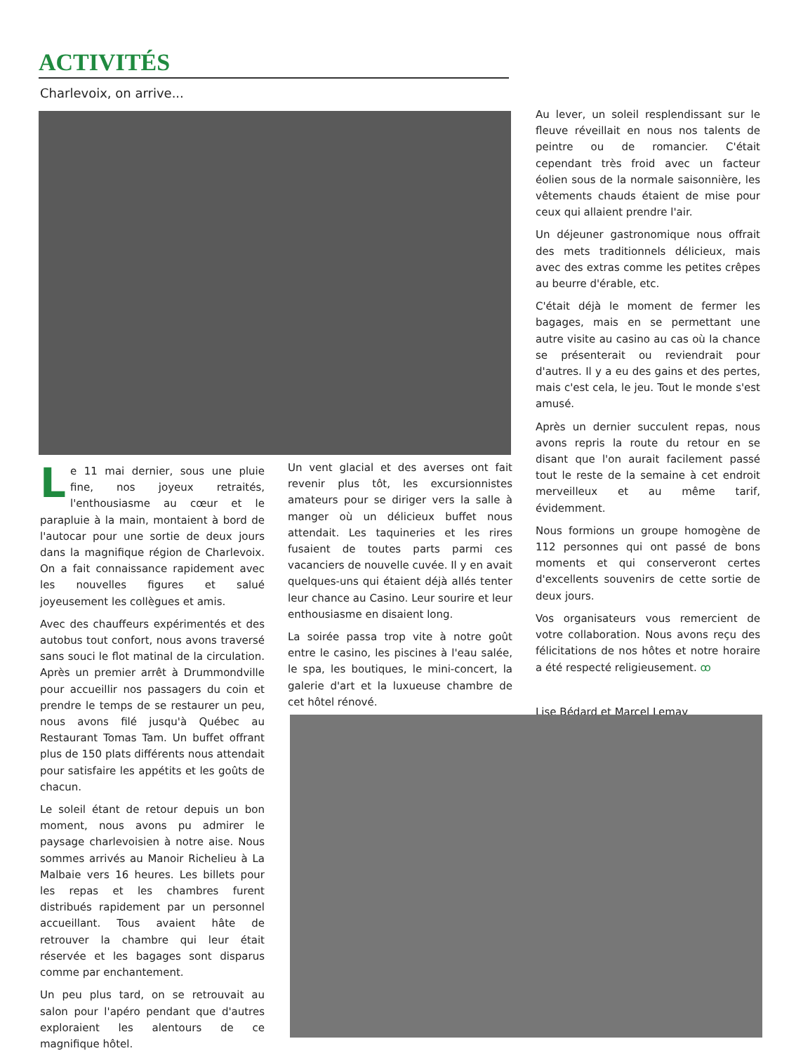ACTIVITÉS
Charlevoix, on arrive...
Le 11 mai dernier, sous une pluie fine, nos joyeux retraités, l'enthousiasme au cœur et le parapluie à la main, montaient à bord de l'autocar pour une sortie de deux jours dans la magnifique région de Charlevoix. On a fait connaissance rapidement avec les nouvelles figures et salué joyeusement les collègues et amis.
Avec des chauffeurs expérimentés et des autobus tout confort, nous avons traversé sans souci le flot matinal de la circulation. Après un premier arrêt à Drummondville pour accueillir nos passagers du coin et prendre le temps de se restaurer un peu, nous avons filé jusqu'à Québec au Restaurant Tomas Tam. Un buffet offrant plus de 150 plats différents nous attendait pour satisfaire les appétits et les goûts de chacun.
Le soleil étant de retour depuis un bon moment, nous avons pu admirer le paysage charlevoisien à notre aise. Nous sommes arrivés au Manoir Richelieu à La Malbaie vers 16 heures. Les billets pour les repas et les chambres furent distribués rapidement par un personnel accueillant. Tous avaient hâte de retrouver la chambre qui leur était réservée et les bagages sont disparus comme par enchantement.
Un peu plus tard, on se retrouvait au salon pour l'apéro pendant que d'autres exploraient les alentours de ce magnifique hôtel.
Un vent glacial et des averses ont fait revenir plus tôt, les excursionnistes amateurs pour se diriger vers la salle à manger où un délicieux buffet nous attendait. Les taquineries et les rires fusaient de toutes parts parmi ces vacanciers de nouvelle cuvée. Il y en avait quelques-uns qui étaient déjà allés tenter leur chance au Casino. Leur sourire et leur enthousiasme en disaient long.
La soirée passa trop vite à notre goût entre le casino, les piscines à l'eau salée, le spa, les boutiques, le mini-concert, la galerie d'art et la luxueuse chambre de cet hôtel rénové.
Au lever, un soleil resplendissant sur le fleuve réveillait en nous nos talents de peintre ou de romancier. C'était cependant très froid avec un facteur éolien sous de la normale saisonnière, les vêtements chauds étaient de mise pour ceux qui allaient prendre l'air.
Un déjeuner gastronomique nous offrait des mets traditionnels délicieux, mais avec des extras comme les petites crêpes au beurre d'érable, etc.
C'était déjà le moment de fermer les bagages, mais en se permettant une autre visite au casino au cas où la chance se présenterait ou reviendrait pour d'autres. Il y a eu des gains et des pertes, mais c'est cela, le jeu. Tout le monde s'est amusé.
Après un dernier succulent repas, nous avons repris la route du retour en se disant que l'on aurait facilement passé tout le reste de la semaine à cet endroit merveilleux et au même tarif, évidemment.
Nous formions un groupe homogène de 112 personnes qui ont passé de bons moments et qui conserveront certes d'excellents souvenirs de cette sortie de deux jours.
Vos organisateurs vous remercient de votre collaboration. Nous avons reçu des félicitations de nos hôtes et notre horaire a été respecté religieusement. ꝏ
Lise Bédard et Marcel Lemay